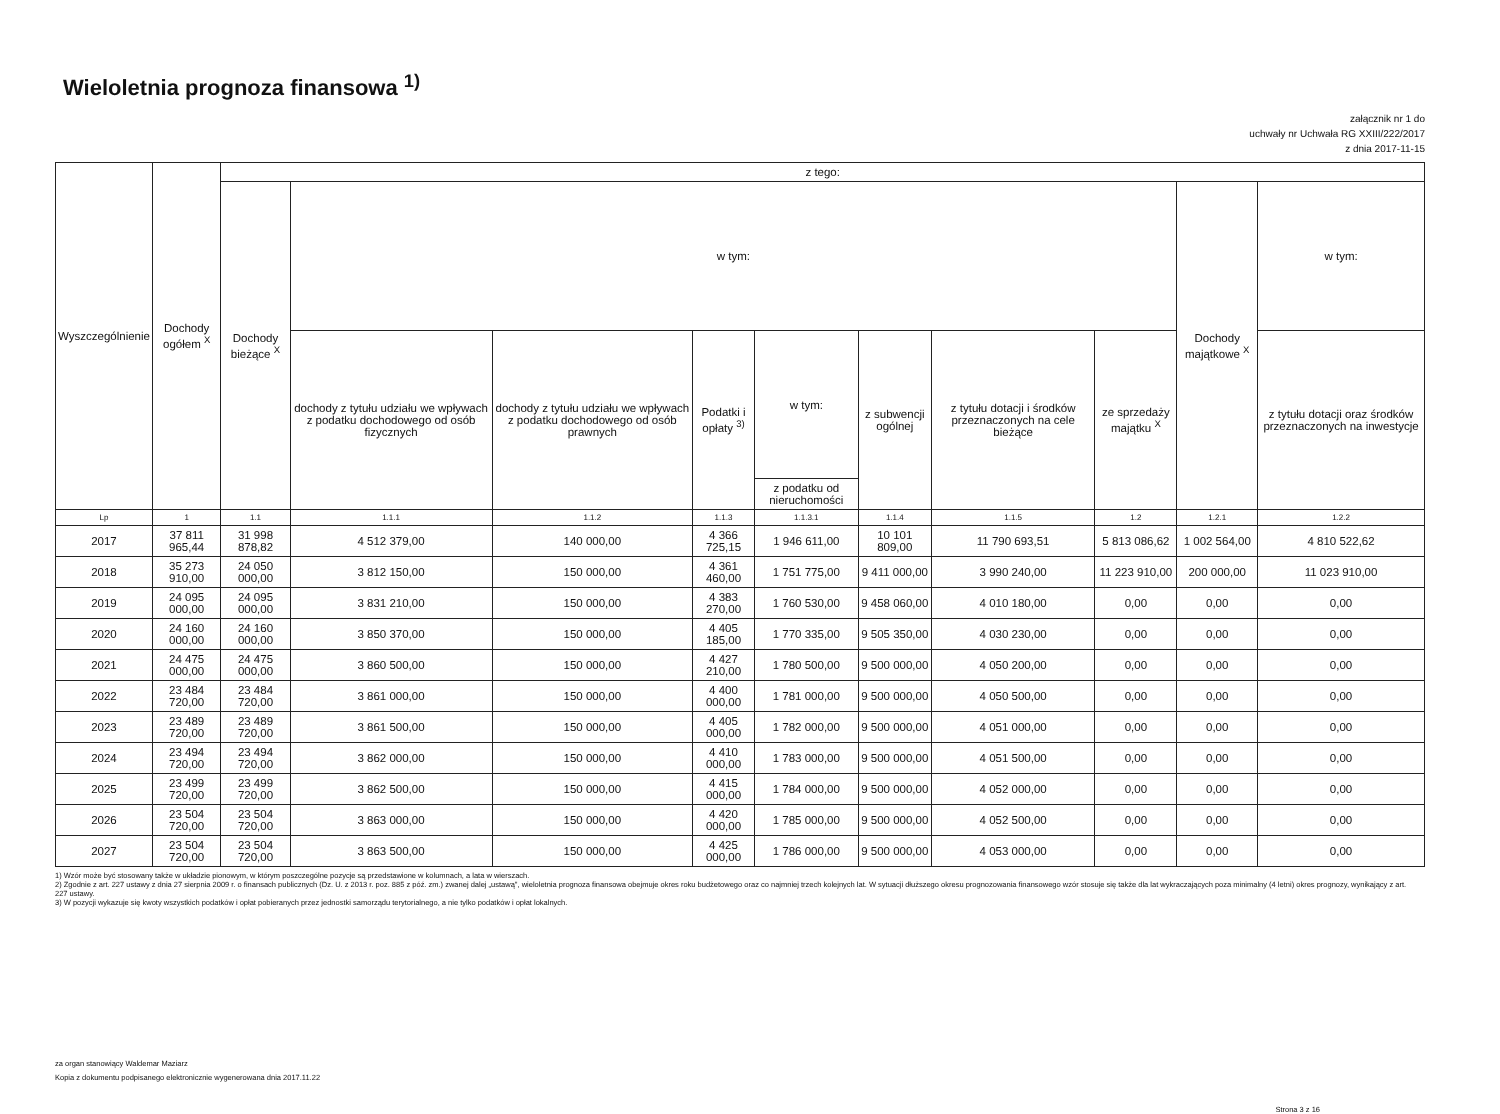Wieloletnia prognoza finansowa <sup>1)</sup>
załącznik nr 1 do
uchwały nr Uchwała RG XXIII/222/2017
z dnia 2017-11-15
| Wyszczególnienie | Dochody ogółem <sup>X</sup> | z tego: | | | | | | | | | |
| --- | --- | --- | --- | --- | --- | --- | --- | --- | --- | --- | --- |
| | | Dochody bieżące <sup>X</sup> | w tym: | | | | | | | Dochody majątkowe <sup>X</sup> | w tym: |
| | | | dochody z tytułu udziału we wpływach z podatku dochodowego od osób fizycznych | dochody z tytułu udziału we wpływach z podatku dochodowego od osób prawnych | Podatki i opłaty <sup>3)</sup> | w tym: | z subwencji ogólnej | z tytułu dotacji i środków przeznaczonych na cele bieżące | ze sprzedaży majątku <sup>X</sup> | | z tytułu dotacji oraz środków przeznaczonych na inwestycje |
| | | | | | | z podatku od nieruchomości | | | | | |
| Lp | 1 | 1.1 | 1.1.1 | 1.1.2 | 1.1.3 | 1.1.3.1 | 1.1.4 | 1.1.5 | 1.2 | 1.2.1 | 1.2.2 |
| 2017 | 37 811 965,44 | 31 998 878,82 | 4 512 379,00 | 140 000,00 | 4 366 725,15 | 1 946 611,00 | 10 101 809,00 | 11 790 693,51 | 5 813 086,62 | 1 002 564,00 | 4 810 522,62 |
| 2018 | 35 273 910,00 | 24 050 000,00 | 3 812 150,00 | 150 000,00 | 4 361 460,00 | 1 751 775,00 | 9 411 000,00 | 3 990 240,00 | 11 223 910,00 | 200 000,00 | 11 023 910,00 |
| 2019 | 24 095 000,00 | 24 095 000,00 | 3 831 210,00 | 150 000,00 | 4 383 270,00 | 1 760 530,00 | 9 458 060,00 | 4 010 180,00 | 0,00 | 0,00 | 0,00 |
| 2020 | 24 160 000,00 | 24 160 000,00 | 3 850 370,00 | 150 000,00 | 4 405 185,00 | 1 770 335,00 | 9 505 350,00 | 4 030 230,00 | 0,00 | 0,00 | 0,00 |
| 2021 | 24 475 000,00 | 24 475 000,00 | 3 860 500,00 | 150 000,00 | 4 427 210,00 | 1 780 500,00 | 9 500 000,00 | 4 050 200,00 | 0,00 | 0,00 | 0,00 |
| 2022 | 23 484 720,00 | 23 484 720,00 | 3 861 000,00 | 150 000,00 | 4 400 000,00 | 1 781 000,00 | 9 500 000,00 | 4 050 500,00 | 0,00 | 0,00 | 0,00 |
| 2023 | 23 489 720,00 | 23 489 720,00 | 3 861 500,00 | 150 000,00 | 4 405 000,00 | 1 782 000,00 | 9 500 000,00 | 4 051 000,00 | 0,00 | 0,00 | 0,00 |
| 2024 | 23 494 720,00 | 23 494 720,00 | 3 862 000,00 | 150 000,00 | 4 410 000,00 | 1 783 000,00 | 9 500 000,00 | 4 051 500,00 | 0,00 | 0,00 | 0,00 |
| 2025 | 23 499 720,00 | 23 499 720,00 | 3 862 500,00 | 150 000,00 | 4 415 000,00 | 1 784 000,00 | 9 500 000,00 | 4 052 000,00 | 0,00 | 0,00 | 0,00 |
| 2026 | 23 504 720,00 | 23 504 720,00 | 3 863 000,00 | 150 000,00 | 4 420 000,00 | 1 785 000,00 | 9 500 000,00 | 4 052 500,00 | 0,00 | 0,00 | 0,00 |
| 2027 | 23 504 720,00 | 23 504 720,00 | 3 863 500,00 | 150 000,00 | 4 425 000,00 | 1 786 000,00 | 9 500 000,00 | 4 053 000,00 | 0,00 | 0,00 | 0,00 |
1) Wzór może być stosowany także w układzie pionowym, w którym poszczególne pozycje są przedstawione w kolumnach, a lata w wierszach.
2) Zgodnie z art. 227 ustawy z dnia 27 sierpnia 2009 r. o finansach publicznych (Dz. U. z 2013 r. poz. 885 z póź. zm.) zwanej dalej „ustawą", wieloletnia prognoza finansowa obejmuje okres roku budżetowego oraz co najmniej trzech kolejnych lat. W sytuacji dłuższego okresu prognozowania finansowego wzór stosuje się także dla lat wykraczających poza minimalny (4 letni) okres prognozy, wynikający z art. 227 ustawy.
3) W pozycji wykazuje się kwoty wszystkich podatków i opłat pobieranych przez jednostki samorządu terytorialnego, a nie tylko podatków i opłat lokalnych.
za organ stanowiący Waldemar Maziarz
Kopia z dokumentu podpisanego elektronicznie wygenerowana dnia 2017.11.22
Strona 3 z 16